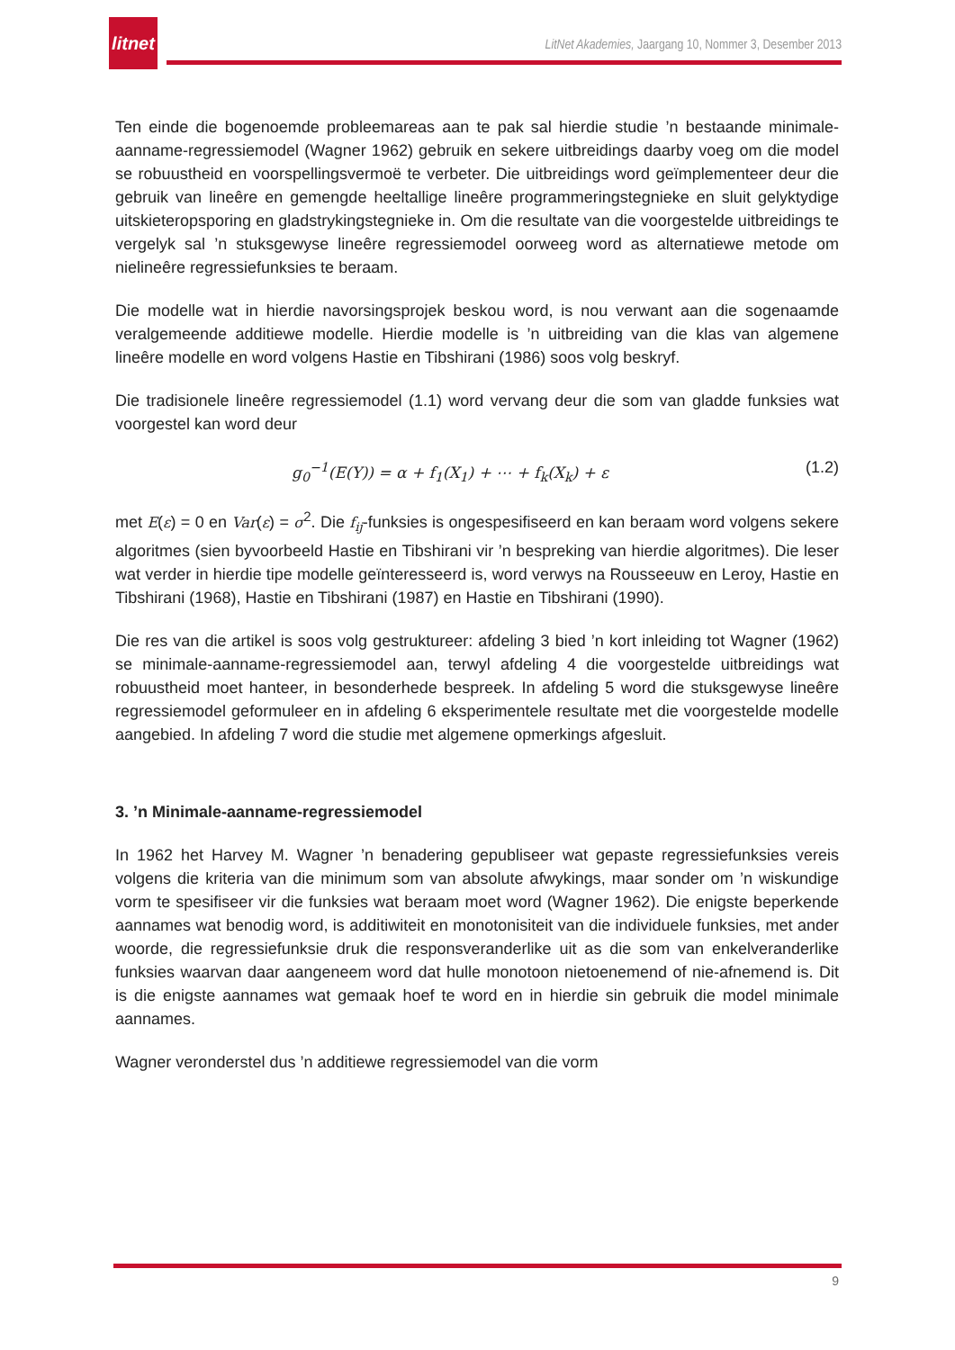litnet
LitNet Akademies, Jaargang 10, Nommer 3, Desember 2013
Ten einde die bogenoemde probleemareas aan te pak sal hierdie studie ’n bestaande minimale-aanname-regressiemodel (Wagner 1962) gebruik en sekere uitbreidings daarby voeg om die model se robuustheid en voorspellingsvermoë te verbeter. Die uitbreidings word geïmplementeer deur die gebruik van lineêre en gemengde heeltallige lineêre programmeringstegnieke en sluit gelyktydige uitskieteropsporing en gladstrykingstegnieke in. Om die resultate van die voorgestelde uitbreidings te vergelyk sal ’n stuksgewyse lineêre regressiemodel oorweeg word as alternatiewe metode om nielineêre regressiefunksies te beraam.
Die modelle wat in hierdie navorsingsprojek beskou word, is nou verwant aan die sogenaamde veralgemeende additiewe modelle. Hierdie modelle is ’n uitbreiding van die klas van algemene lineêre modelle en word volgens Hastie en Tibshirani (1986) soos volg beskryf.
Die tradisionele lineêre regressiemodel (1.1) word vervang deur die som van gladde funksies wat voorgestel kan word deur
g<sub>0</sub><sup>−1</sup>(E(Y)) = α + f<sub>1</sub>(X<sub>1</sub>) + ⋯ + f<sub>k</sub>(X<sub>k</sub>) + ε (1.2)
met E(ε) = 0 en Var(ε) = σ<sup>2</sup>. Die f<sub>ij</sub>-funksies is ongespesifiseerd en kan beraam word volgens sekere algoritmes (sien byvoorbeeld Hastie en Tibshirani vir ’n bespreking van hierdie algoritmes). Die leser wat verder in hierdie tipe modelle geïnteresseerd is, word verwys na Rousseeuw en Leroy, Hastie en Tibshirani (1968), Hastie en Tibshirani (1987) en Hastie en Tibshirani (1990).
Die res van die artikel is soos volg gestruktureer: afdeling 3 bied ’n kort inleiding tot Wagner (1962) se minimale-aanname-regressiemodel aan, terwyl afdeling 4 die voorgestelde uitbreidings wat robuustheid moet hanteer, in besonderhede bespreek. In afdeling 5 word die stuksgewyse lineêre regressiemodel geformuleer en in afdeling 6 eksperimentele resultate met die voorgestelde modelle aangebied. In afdeling 7 word die studie met algemene opmerkings afgesluit.
3. ’n Minimale-aanname-regressiemodel
In 1962 het Harvey M. Wagner ’n benadering gepubliseer wat gepaste regressiefunksies vereis volgens die kriteria van die minimum som van absolute afwykings, maar sonder om ’n wiskundige vorm te spesifiseer vir die funksies wat beraam moet word (Wagner 1962). Die enigste beperkende aannames wat benodig word, is additiwiteit en monotonisiteit van die individuele funksies, met ander woorde, die regressiefunksie druk die responsveranderlike uit as die som van enkelveranderlike funksies waarvan daar aangeneem word dat hulle monotoon nietoenemend of nie-afnemend is. Dit is die enigste aannames wat gemaak hoef te word en in hierdie sin gebruik die model minimale aannames.
Wagner veronderstel dus ’n additiewe regressiemodel van die vorm
9